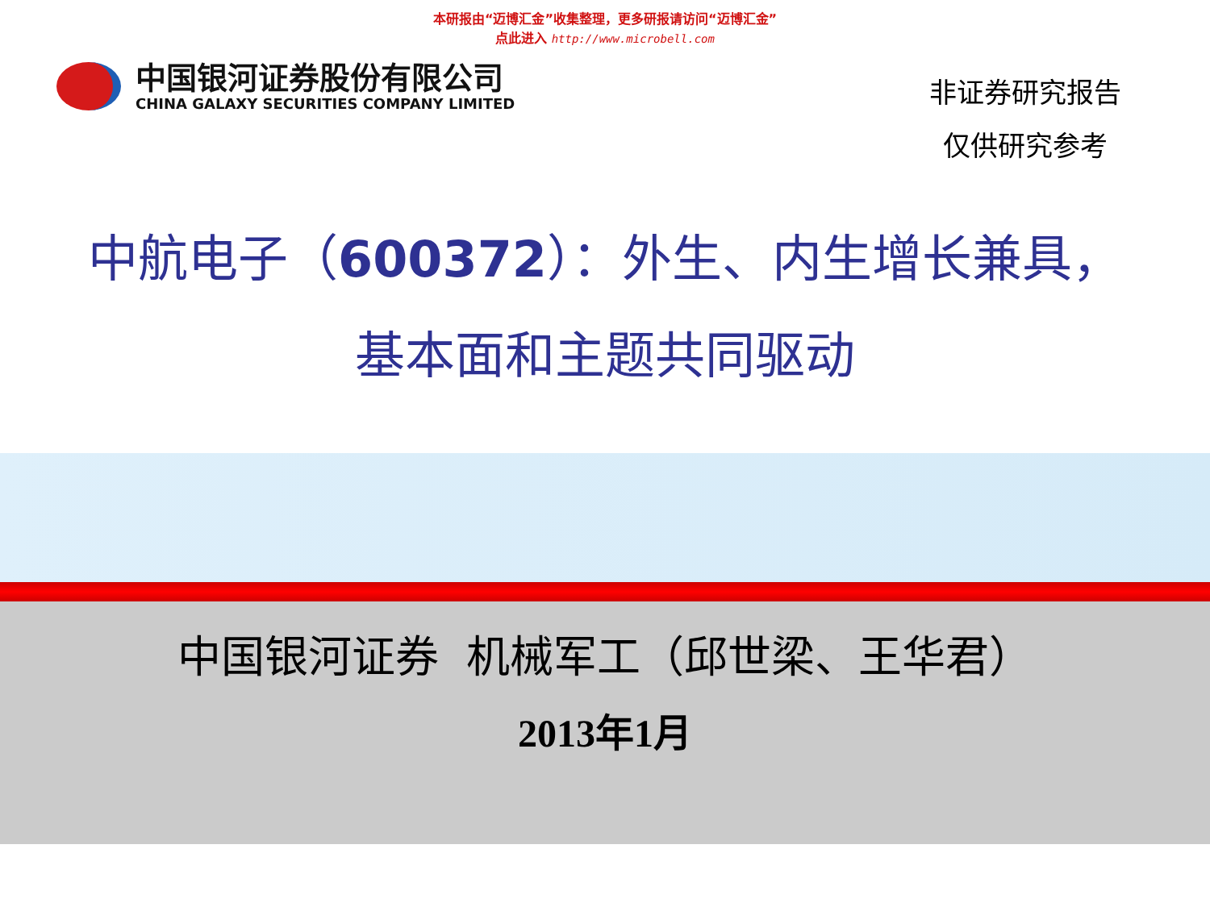本研报由“迈博汇金”收集整理，更多研报请访问“迈博汇金”
点此进入 http://www.microbell.com
中国银河证券股份有限公司
CHINA GALAXY SECURITIES COMPANY LIMITED
非证券研究报告
仅供研究参考
中航电子（600372）：外生、内生增长兼具，
基本面和主题共同驱动
中国银河证券 机械军工（邱世梁、王华君）
2013年1月